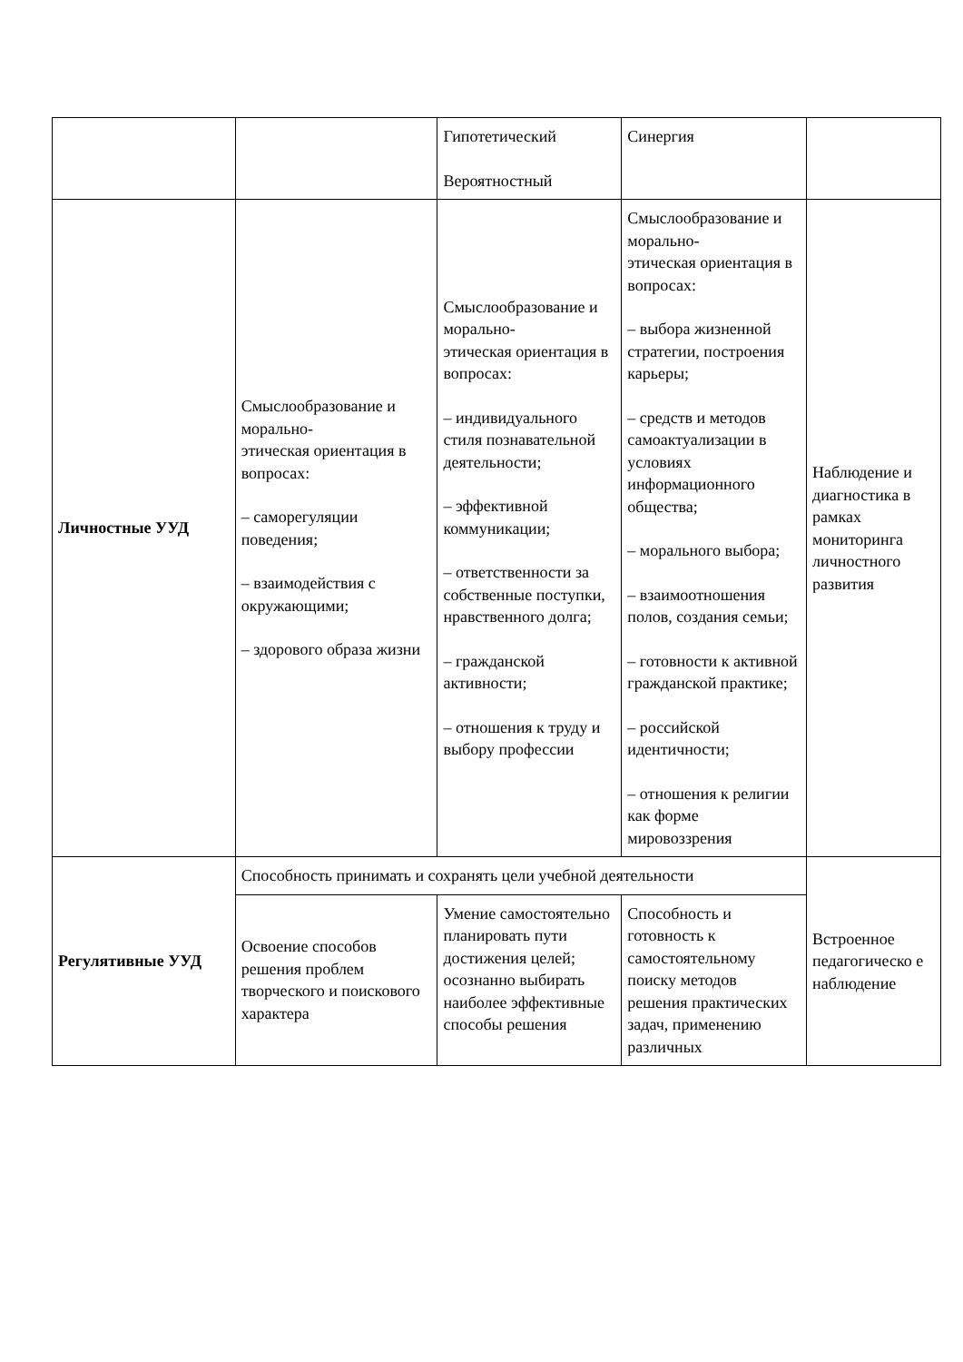| | | Гипотетический Вероятностный | Синергия | |
| Личностные УУД | Смыслообразование и морально- этическая ориентация в вопросах: – саморегуляции поведения; – взаимодействия с окружающими; – здорового образа жизни | Смыслообразование и морально- этическая ориентация в вопросах: – индивидуального стиля познавательной деятельности; – эффективной коммуникации; – ответственности за собственные поступки, нравственного долга; – гражданской активности; – отношения к труду и выбору профессии | Смыслообразование и морально- этическая ориентация в вопросах: – выбора жизненной стратегии, построения карьеры; – средств и методов самоактуализации в условиях информационного общества; – морального выбора; – взаимоотношения полов, создания семьи; – готовности к активной гражданской практике; – российской идентичности; – отношения к религии как форме мировоззрения | Наблюдение и диагностика в рамках мониторинга личностного развития |
| Регулятивные УУД | Способность принимать и сохранять цели учебной деятельности | | | Встроенное педагогическо е наблюдение |
| | Освоение способов решения проблем творческого и поискового характера | Умение самостоятельно планировать пути достижения целей; осознанно выбирать наиболее эффективные способы решения | Способность и готовность к самостоятельному поиску методов решения практических задач, применению различных | |